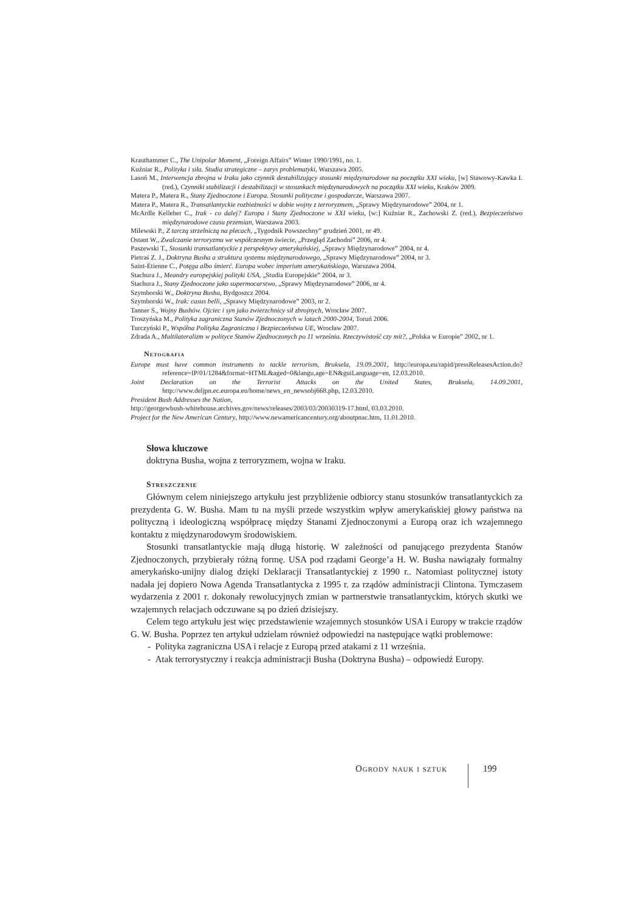Krauthammer C., The Unipolar Moment, „Foreign Affairs” Winter 1990/1991, no. 1.
Kuźniar R., Polityka i siła. Studia strategiczne – zarys problematyki, Warszawa 2005.
Lasoń M., Interwencja zbrojna w Iraku jako czynnik destabilizujący stosunki międzynarodowe na początku XXI wieku, [w] Stawowy-Kawka I. (red.), Czynniki stabilizacji i destabilizacji w stosunkach międzynarodowych na początku XXI wieku, Kraków 2009.
Matera P., Matera R., Stany Zjednoczone i Europa. Stosunki polityczne i gospodarcze, Warszawa 2007.
Matera P., Matera R., Transatlantyckie rozbieżności w dobie wojny z terroryzmem, „Sprawy Międzynarodowe” 2004, nr 1.
McArdle Kelleher C., Irak - co dalej? Europa i Stany Zjednoczone w XXI wieku, [w:] Kuźniar R., Zachowski Z. (red.), Bezpieczeństwo międzynarodowe czasu przemian, Warszawa 2003.
Milewski P., Z tarczą strzelniczą na plecach, „Tygodnik Powszechny” grudzień 2001, nr 49.
Ostant W., Zwalczanie terroryzmu we współczesnym świecie, „Przegląd Zachodni” 2006, nr 4.
Paszewski T., Stosunki transatlantyckie z perspektywy amerykańskiej, „Sprawy Międzynarodowe” 2004, nr 4.
Pietraś Z. J., Doktryna Busha a struktura systemu międzynarodowego, „Sprawy Międzynarodowe” 2004, nr 3.
Saint-Étienne C., Potęga albo śmierć. Europa wobec imperium amerykańskiego, Warszawa 2004.
Stachura J., Meandry europejskiej polityki USA, „Studia Europejskie” 2004, nr 3.
Stachura J., Stany Zjednoczone jako supermocarstwo, „Sprawy Międzynarodowe” 2006, nr 4.
Szymborski W., Doktryna Busha, Bydgoszcz 2004.
Szymborski W., Irak: casus belli, „Sprawy Międzynarodowe” 2003, nr 2.
Tanner S., Wojny Bushów. Ojciec i syn jako zwierzchnicy sił zbrojnych, Wrocław 2007.
Troszyńska M., Polityka zagraniczna Stanów Zjednoczonych w latach 2000-2004, Toruń 2006.
Turczyński P., Wspólna Polityka Zagraniczna i Bezpieczeństwa UE, Wrocław 2007.
Zdrada A., Multilateralizm w polityce Stanów Zjednoczonych po 11 września. Rzeczywistość czy mit?, „Polska w Europie” 2002, nr 1.
Netografia
Europe must have common instruments to tackle terrorism, Bruksela, 19.09.2001, http://europa.eu/rapid/pressReleasesAction.do?reference=IP/01/1284&format=HTML&aged=0&langu,age=EN&guiLanguage=en, 12.03.2010.
Joint Declaration on the Terrorist Attacks on the United States, Bruksela, 14.09.2001, http://www.deljpn.ec.europa.eu/home/news_en_newsobj668.php, 12.03.2010.
President Bush Addresses the Nation,
http://georgewbush-whitehouse.archives.gov/news/releases/2003/03/20030319-17.html, 03.03.2010.
Project for the New American Century, http://www.newamericancentury.org/aboutpnac.htm, 11.01.2010.
Słowa kluczowe
doktryna Busha, wojna z terroryzmem, wojna w Iraku.
Streszczenie
Głównym celem niniejszego artykułu jest przybliżenie odbiorcy stanu stosunków transatlantyckich za prezydenta G. W. Busha. Mam tu na myśli przede wszystkim wpływ amerykańskiej głowy państwa na polityczną i ideologiczną współpracę między Stanami Zjednoczonymi a Europą oraz ich wzajemnego kontaktu z międzynarodowym środowiskiem.
Stosunki transatlantyckie mają długą historię. W zależności od panującego prezydenta Stanów Zjednoczonych, przybierały różną formę. USA pod rządami George’a H. W. Busha nawiązały formalny amerykańsko-unijny dialog dzięki Deklaracji Transatlantyckiej z 1990 r.. Natomiast politycznej istoty nadała jej dopiero Nowa Agenda Transatlantycka z 1995 r. za rządów administracji Clintona. Tymczasem wydarzenia z 2001 r. dokonały rewolucyjnych zmian w partnerstwie transatlantyckim, których skutki we wzajemnych relacjach odczuwane są po dzień dzisiejszy.
Celem tego artykułu jest więc przedstawienie wzajemnych stosunków USA i Europy w trakcie rządów G. W. Busha. Poprzez ten artykuł udzielam również odpowiedzi na następujące wątki problemowe:
- Polityka zagraniczna USA i relacje z Europą przed atakami z 11 września.
- Atak terrorystyczny i reakcja administracji Busha (Doktryna Busha) – odpowiedź Europy.
Ogrody nauk i sztuk 199